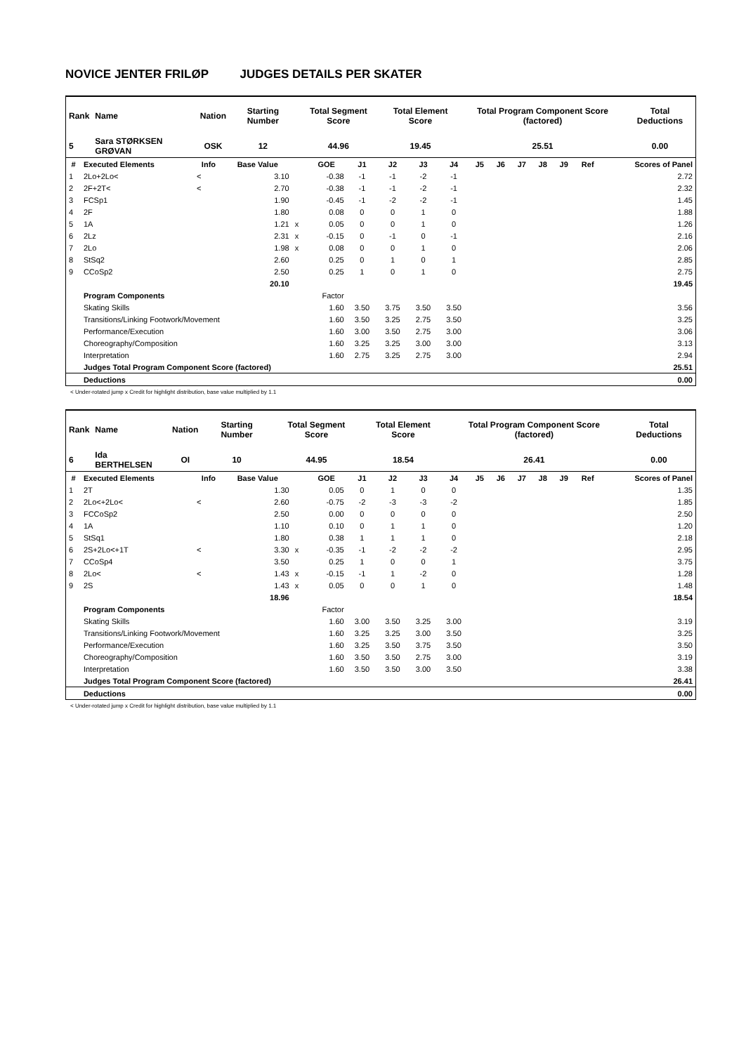NOVICE JENTER FRILØP JUDGES DETAILS PER SKATER
| Rank | Name | Nation | Starting Number | Total Segment Score | Total Element Score | Total Program Component Score (factored) | Total Deductions |
| 5 | Sara STØRKSEN GRØVAN | OSK | 12 | 44.96 | 19.45 | 25.51 | 0.00 |
| # | Executed Elements | Info | Base Value | | GOE | J1 | J2 | J3 | J4 | J5 | J6 | J7 | J8 | J9 | Ref | Scores of Panel |
| --- | --- | --- | --- | --- | --- | --- | --- | --- | --- | --- | --- | --- | --- | --- | --- | --- |
| 1 | 2Lo+2Lo< | < | 3.10 | | -0.38 | -1 | -1 | -2 | -1 | | | | | | | 2.72 |
| 2 | 2F+2T< | < | 2.70 | | -0.38 | -1 | -1 | -2 | -1 | | | | | | | 2.32 |
| 3 | FCSp1 | | 1.90 | | -0.45 | -1 | -2 | -2 | -1 | | | | | | | 1.45 |
| 4 | 2F | | 1.80 | | 0.08 | 0 | 0 | 1 | 0 | | | | | | | 1.88 |
| 5 | 1A | | 1.21 | x | 0.05 | 0 | 0 | 1 | 0 | | | | | | | 1.26 |
| 6 | 2Lz | | 2.31 | x | -0.15 | 0 | -1 | 0 | -1 | | | | | | | 2.16 |
| 7 | 2Lo | | 1.98 | x | 0.08 | 0 | 0 | 1 | 0 | | | | | | | 2.06 |
| 8 | StSq2 | | 2.60 | | 0.25 | 0 | 1 | 0 | 1 | | | | | | | 2.85 |
| 9 | CCoSp2 | | 2.50 | | 0.25 | 1 | 0 | 1 | 0 | | | | | | | 2.75 |
| | | | 20.10 | | | | | | | | | | | | | 19.45 |
| | Program Components | | | | Factor | | | | | | | | | | | |
| | Skating Skills | | | | 1.60 | 3.50 | 3.75 | 3.50 | 3.50 | | | | | | | 3.56 |
| | Transitions/Linking Footwork/Movement | | | | 1.60 | 3.50 | 3.25 | 2.75 | 3.50 | | | | | | | 3.25 |
| | Performance/Execution | | | | 1.60 | 3.00 | 3.50 | 2.75 | 3.00 | | | | | | | 3.06 |
| | Choreography/Composition | | | | 1.60 | 3.25 | 3.25 | 3.00 | 3.00 | | | | | | | 3.13 |
| | Interpretation | | | | 1.60 | 2.75 | 3.25 | 2.75 | 3.00 | | | | | | | 2.94 |
| | Judges Total Program Component Score (factored) | | | | | | | | | | | | | | | 25.51 |
| | Deductions | | | | | | | | | | | | | | | 0.00 |
< Under-rotated jump x Credit for highlight distribution, base value multiplied by 1.1
| Rank | Name | Nation | Starting Number | Total Segment Score | Total Element Score | Total Program Component Score (factored) | Total Deductions |
| 6 | Ida BERTHELSEN | OI | 10 | 44.95 | 18.54 | 26.41 | 0.00 |
| # | Executed Elements | Info | Base Value | | GOE | J1 | J2 | J3 | J4 | J5 | J6 | J7 | J8 | J9 | Ref | Scores of Panel |
| --- | --- | --- | --- | --- | --- | --- | --- | --- | --- | --- | --- | --- | --- | --- | --- | --- |
| 1 | 2T | | 1.30 | | 0.05 | 0 | 1 | 0 | 0 | | | | | | | 1.35 |
| 2 | 2Lo<+2Lo< | < | 2.60 | | -0.75 | -2 | -3 | -3 | -2 | | | | | | | 1.85 |
| 3 | FCCoSp2 | | 2.50 | | 0.00 | 0 | 0 | 0 | 0 | | | | | | | 2.50 |
| 4 | 1A | | 1.10 | | 0.10 | 0 | 1 | 1 | 0 | | | | | | | 1.20 |
| 5 | StSq1 | | 1.80 | | 0.38 | 1 | 1 | 1 | 0 | | | | | | | 2.18 |
| 6 | 2S+2Lo<+1T | < | 3.30 | x | -0.35 | -1 | -2 | -2 | -2 | | | | | | | 2.95 |
| 7 | CCoSp4 | | 3.50 | | 0.25 | 1 | 0 | 0 | 1 | | | | | | | 3.75 |
| 8 | 2Lo< | < | 1.43 | x | -0.15 | -1 | 1 | -2 | 0 | | | | | | | 1.28 |
| 9 | 2S | | 1.43 | x | 0.05 | 0 | 0 | 1 | 0 | | | | | | | 1.48 |
| | | | 18.96 | | | | | | | | | | | | | 18.54 |
| | Program Components | | | | Factor | | | | | | | | | | | |
| | Skating Skills | | | | 1.60 | 3.00 | 3.50 | 3.25 | 3.00 | | | | | | | 3.19 |
| | Transitions/Linking Footwork/Movement | | | | 1.60 | 3.25 | 3.25 | 3.00 | 3.50 | | | | | | | 3.25 |
| | Performance/Execution | | | | 1.60 | 3.25 | 3.50 | 3.75 | 3.50 | | | | | | | 3.50 |
| | Choreography/Composition | | | | 1.60 | 3.50 | 3.50 | 2.75 | 3.00 | | | | | | | 3.19 |
| | Interpretation | | | | 1.60 | 3.50 | 3.50 | 3.00 | 3.50 | | | | | | | 3.38 |
| | Judges Total Program Component Score (factored) | | | | | | | | | | | | | | | 26.41 |
| | Deductions | | | | | | | | | | | | | | | 0.00 |
< Under-rotated jump x Credit for highlight distribution, base value multiplied by 1.1